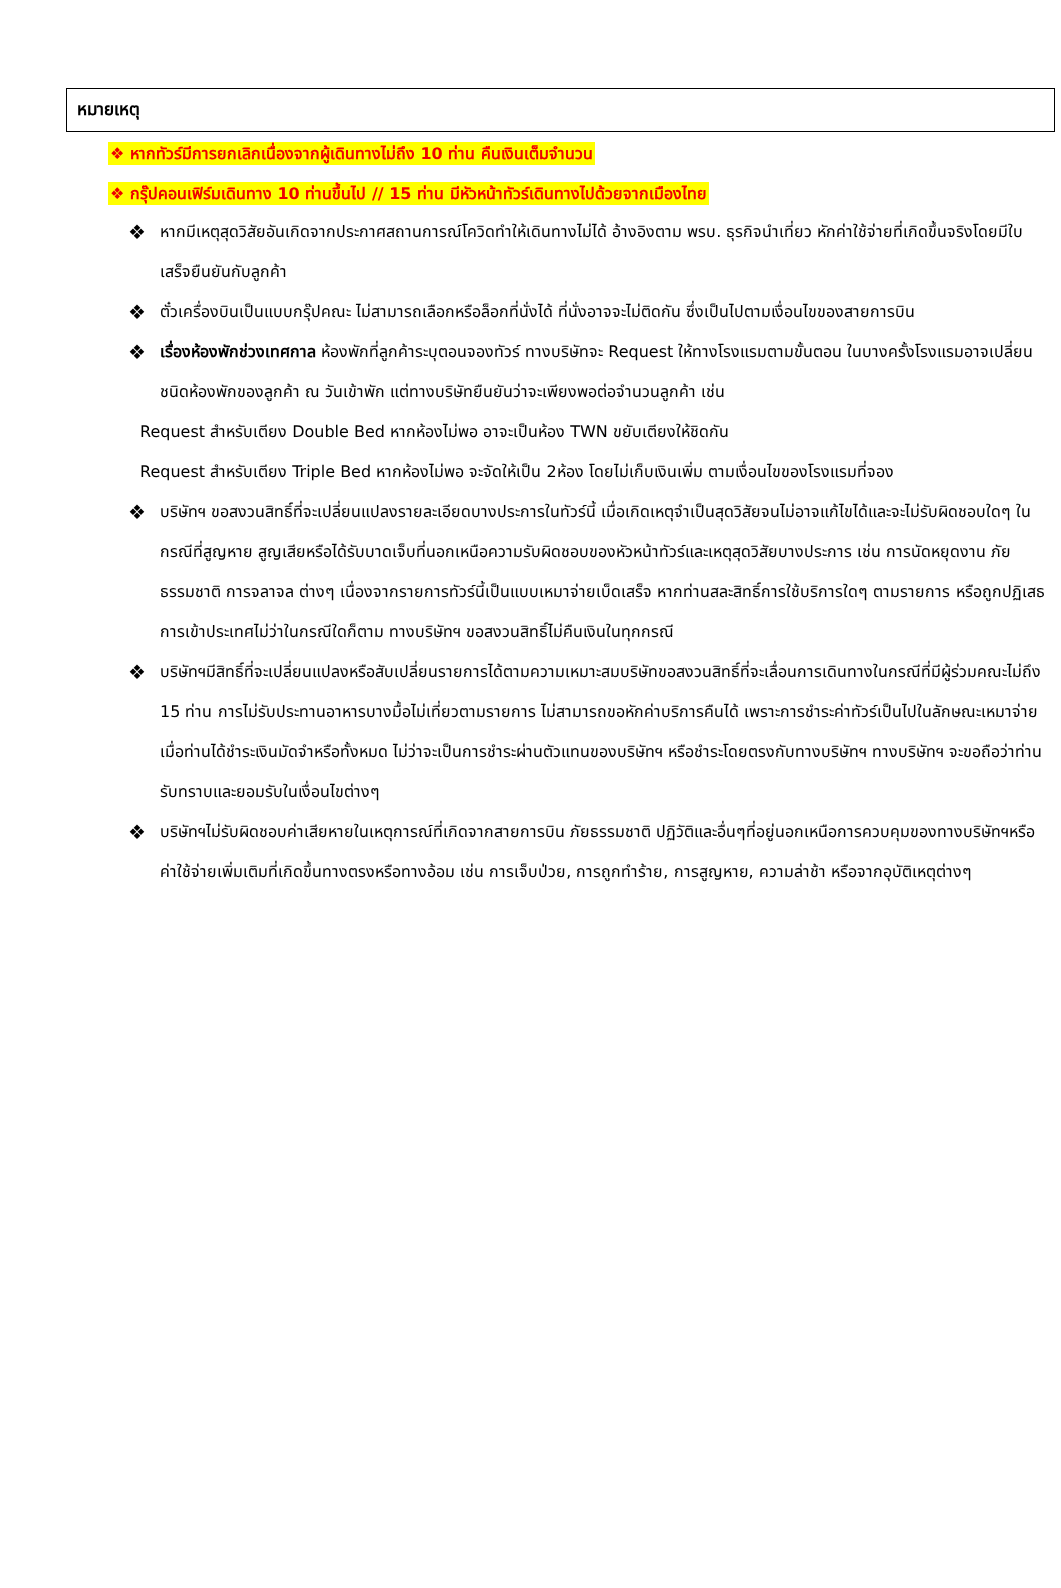หมายเหตุ
❖ หากทัวร์มีการยกเลิกเนื่องจากผู้เดินทางไม่ถึง 10 ท่าน คืนเงินเต็มจำนวน
❖ กรุ๊ปคอนเฟิร์มเดินทาง 10 ท่านขึ้นไป // 15 ท่าน มีหัวหน้าทัวร์เดินทางไปด้วยจากเมืองไทย
❖ หากมีเหตุสุดวิสัยอันเกิดจากประกาศสถานการณ์โควิดทำให้เดินทางไม่ได้ อ้างอิงตาม พรบ. ธุรกิจนำเที่ยว หักค่าใช้จ่ายที่เกิดขึ้นจริงโดยมีใบเสร็จยืนยันกับลูกค้า
❖ ตั๋วเครื่องบินเป็นแบบกรุ๊ปคณะ ไม่สามารถเลือกหรือล็อกที่นั่งได้ ที่นั่งอาจจะไม่ติดกัน ซึ่งเป็นไปตามเงื่อนไขของสายการบิน
❖ เรื่องห้องพักช่วงเทศกาล ห้องพักที่ลูกค้าระบุตอนจองทัวร์ ทางบริษัทจะ Request ให้ทางโรงแรมตามขั้นตอน ในบางครั้งโรงแรมอาจเปลี่ยนชนิดห้องพักของลูกค้า ณ วันเข้าพัก แต่ทางบริษัทยืนยันว่าจะเพียงพอต่อจำนวนลูกค้า เช่น
Request สำหรับเตียง Double Bed หากห้องไม่พอ อาจะเป็นห้อง TWN ขยับเตียงให้ชิดกัน
Request สำหรับเตียง Triple Bed หากห้องไม่พอ จะจัดให้เป็น 2ห้อง โดยไม่เก็บเงินเพิ่ม ตามเงื่อนไขของโรงแรมที่จอง
❖ บริษัทฯ ขอสงวนสิทธิ์ที่จะเปลี่ยนแปลงรายละเอียดบางประการในทัวร์นี้ เมื่อเกิดเหตุจำเป็นสุดวิสัยจนไม่อาจแก้ไขได้และจะไม่รับผิดชอบใดๆ ในกรณีที่สูญหาย สูญเสียหรือได้รับบาดเจ็บที่นอกเหนือความรับผิดชอบของหัวหน้าทัวร์และเหตุสุดวิสัยบางประการ เช่น การนัดหยุดงาน ภัยธรรมชาติ การจลาจล ต่างๆ เนื่องจากรายการทัวร์นี้เป็นแบบเหมาจ่ายเบ็ดเสร็จ หากท่านสละสิทธิ์การใช้บริการใดๆ ตามรายการ หรือถูกปฏิเสธการเข้าประเทศไม่ว่าในกรณีใดก็ตาม ทางบริษัทฯ ขอสงวนสิทธิ์ไม่คืนเงินในทุกกรณี
❖ บริษัทฯมีสิทธิ์ที่จะเปลี่ยนแปลงหรือสับเปลี่ยนรายการได้ตามความเหมาะสมบริษัทขอสงวนสิทธิ์ที่จะเลื่อนการเดินทางในกรณีที่มีผู้ร่วมคณะไม่ถึง 15 ท่าน การไม่รับประทานอาหารบางมื้อไม่เที่ยวตามรายการ ไม่สามารถขอหักค่าบริการคืนได้ เพราะการชำระค่าทัวร์เป็นไปในลักษณะเหมาจ่าย เมื่อท่านได้ชำระเงินมัดจำหรือทั้งหมด ไม่ว่าจะเป็นการชำระผ่านตัวแทนของบริษัทฯ หรือชำระโดยตรงกับทางบริษัทฯ ทางบริษัทฯ จะขอถือว่าท่านรับทราบและยอมรับในเงื่อนไขต่างๆ
❖ บริษัทฯไม่รับผิดชอบค่าเสียหายในเหตุการณ์ที่เกิดจากสายการบิน ภัยธรรมชาติ ปฏิวัติและอื่นๆที่อยู่นอกเหนือการควบคุมของทางบริษัทฯหรือค่าใช้จ่ายเพิ่มเติมที่เกิดขึ้นทางตรงหรือทางอ้อม เช่น การเจ็บป่วย, การถูกทำร้าย, การสูญหาย, ความล่าช้า หรือจากอุบัติเหตุต่างๆ